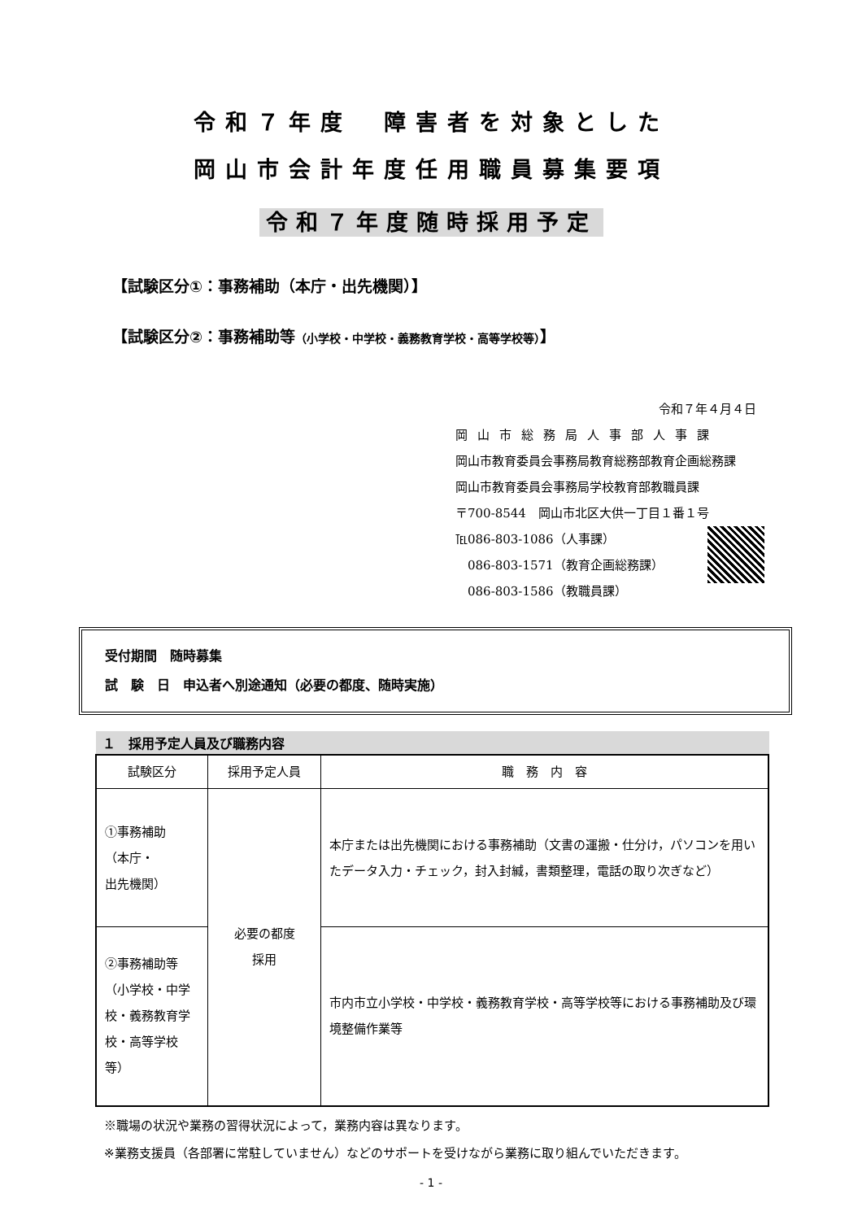令和７年度　障害者を対象とした
岡山市会計年度任用職員募集要項
令和７年度随時採用予定
【試験区分①：事務補助（本庁・出先機関）】
【試験区分②：事務補助等（小学校・中学校・義務教育学校・高等学校等）】
令和７年４月４日
岡山市総務局人事部人事課
岡山市教育委員会事務局教育総務部教育企画総務課
岡山市教育委員会事務局学校教育部教職員課
〒700-8544　岡山市北区大供一丁目１番１号
℡086-803-1086（人事課）
　086-803-1571（教育企画総務課）
　086-803-1586（教職員課）
受付期間　随時募集
試　験　日　申込者へ別途通知（必要の都度、随時実施）
１　採用予定人員及び職務内容
| 試験区分 | 採用予定人員 | 職 務 内 容 |
| --- | --- | --- |
| ①事務補助 （本庁・ 出先機関） | 必要の都度 採用 | 本庁または出先機関における事務補助（文書の運搬・仕分け，パソコンを用いたデータ入力・チェック，封入封緘，書類整理，電話の取り次ぎなど） |
| ②事務補助等（小学校・中学校・義務教育学校・高等学校等） | | 市内市立小学校・中学校・義務教育学校・高等学校等における事務補助及び環境整備作業等 |
※職場の状況や業務の習得状況によって，業務内容は異なります。
※業務支援員（各部署に常駐していません）などのサポートを受けながら業務に取り組んでいただきます。
- 1 -